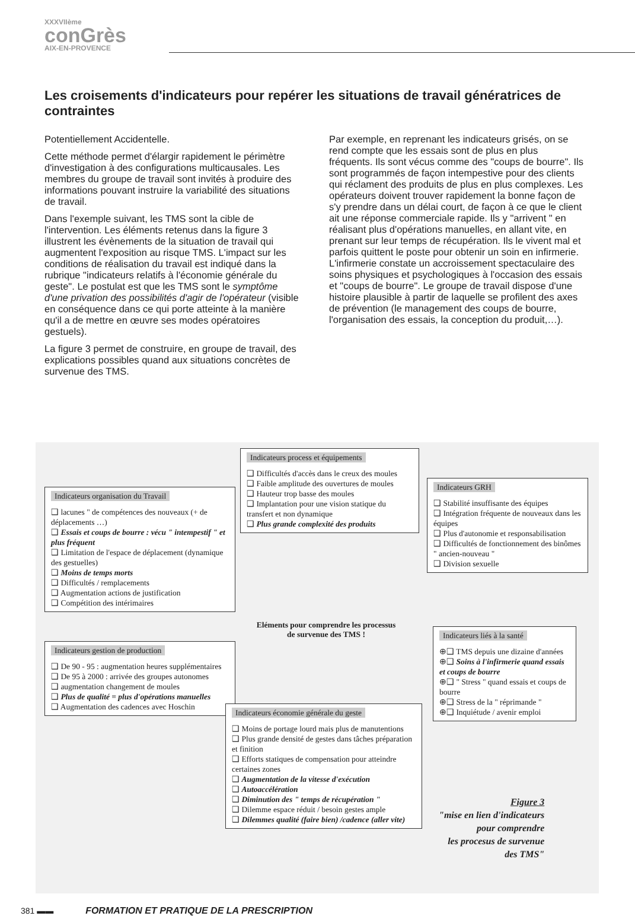XXXVIIème
conGrès
AIX-EN-PROVENCE
Les croisements d'indicateurs pour repérer les situations de travail génératrices de contraintes
Potentiellement Accidentelle.
Cette méthode permet d'élargir rapidement le périmètre d'investigation à des configurations multicausales. Les membres du groupe de travail sont invités à produire des informations pouvant instruire la variabilité des situations de travail.
Dans l'exemple suivant, les TMS sont la cible de l'intervention. Les éléments retenus dans la figure 3 illustrent les évènements de la situation de travail qui augmentent l'exposition au risque TMS. L'impact sur les conditions de réalisation du travail est indiqué dans la rubrique "indicateurs relatifs à l'économie générale du geste". Le postulat est que les TMS sont le symptôme d'une privation des possibilités d'agir de l'opérateur (visible en conséquence dans ce qui porte atteinte à la manière qu'il a de mettre en œuvre ses modes opératoires gestuels).
La figure 3 permet de construire, en groupe de travail, des explications possibles quand aux situations concrètes de survenue des TMS.
Par exemple, en reprenant les indicateurs grisés, on se rend compte que les essais sont de plus en plus fréquents. Ils sont vécus comme des "coups de bourre". Ils sont programmés de façon intempestive pour des clients qui réclament des produits de plus en plus complexes. Les opérateurs doivent trouver rapidement la bonne façon de s'y prendre dans un délai court, de façon à ce que le client ait une réponse commerciale rapide. Ils y "arrivent " en réalisant plus d'opérations manuelles, en allant vite, en prenant sur leur temps de récupération. Ils le vivent mal et parfois quittent le poste pour obtenir un soin en infirmerie. L'infirmerie constate un accroissement spectaculaire des soins physiques et psychologiques à l'occasion des essais et "coups de bourre". Le groupe de travail dispose d'une histoire plausible à partir de laquelle se profilent des axes de prévention (le management des coups de bourre, l'organisation des essais, la conception du produit,…).
Indicateurs process et équipements
❑ Difficultés d'accès dans le creux des moules
❑ Faible amplitude des ouvertures de moules
❑ Hauteur trop basse des moules
❑ Implantation pour une vision statique du transfert et non dynamique
❑ Plus grande complexité des produits
Indicateurs organisation du Travail
❑ lacunes " de compétences des nouveaux (+ de déplacements …)
❑ Essais et coups de bourre : vécu " intempestif " et plus fréquent
❑ Limitation de l'espace de déplacement (dynamique des gestuelles)
❑ Moins de temps morts
❑ Difficultés / remplacements
❑ Augmentation actions de justification
❑ Compétition des intérimaires
Indicateurs GRH
❑ Stabilité insuffisante des équipes
❑ Intégration fréquente de nouveaux dans les équipes
❑ Plus d'autonomie et responsabilisation
❑ Difficultés de fonctionnement des binômes " ancien-nouveau "
❑ Division sexuelle
Eléments pour comprendre les processus de survenue des TMS !
Indicateurs gestion de production
❑ De 90 - 95 : augmentation heures supplémentaires
❑ De 95 à 2000 : arrivée des groupes autonomes
❑ augmentation changement de moules
❑ Plus de qualité = plus d'opérations manuelles
❑ Augmentation des cadences avec Hoschin
Indicateurs liés à la santé
⊕❑ TMS depuis une dizaine d'années
⊕❑ Soins à l'infirmerie quand essais et coups de bourre
⊕❑ " Stress " quand essais et coups de bourre
⊕❑ Stress de la " réprimande "
⊕❑ Inquiétude / avenir emploi
Indicateurs économie générale du geste
❑ Moins de portage lourd mais plus de manutentions
❑ Plus grande densité de gestes dans tâches préparation et finition
❑ Efforts statiques de compensation pour atteindre certaines zones
❑ Augmentation de la vitesse d'exécution
❑ Autoaccélération
❑ Diminution des " temps de récupération "
❑ Dilemme espace réduit / besoin gestes ample
❑ Dilemmes qualité (faire bien) /cadence (aller vite)
Figure 3
"mise en lien d'indicateurs
pour comprendre
les procesus de survenue
des TMS"
381 ▬▬ FORMATION ET PRATIQUE DE LA PRESCRIPTION